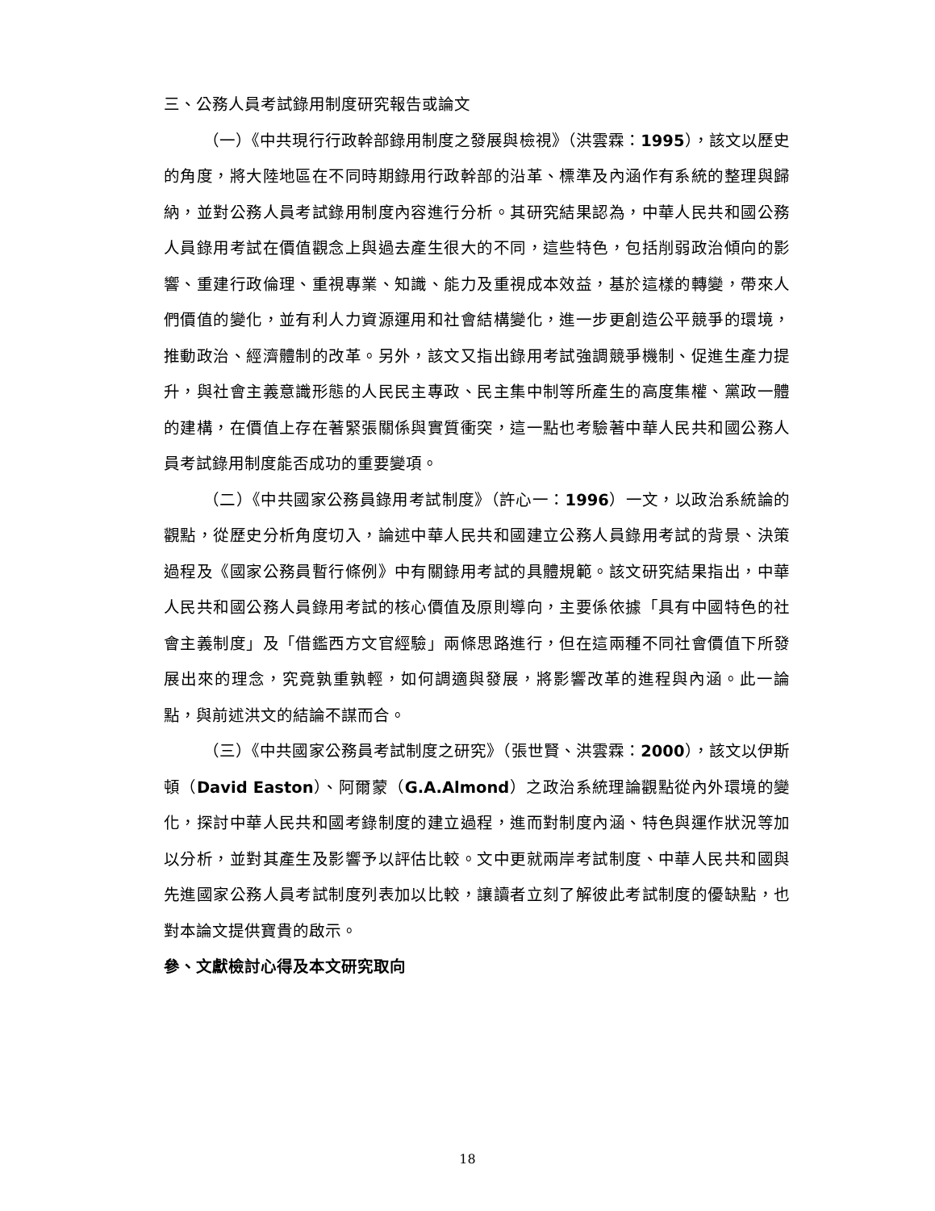三、公務人員考試錄用制度研究報告或論文
（一）《中共現行行政幹部錄用制度之發展與檢視》（洪雲霖：1995），該文以歷史的角度，將大陸地區在不同時期錄用行政幹部的沿革、標準及內涵作有系統的整理與歸納，並對公務人員考試錄用制度內容進行分析。其研究結果認為，中華人民共和國公務人員錄用考試在價值觀念上與過去產生很大的不同，這些特色，包括削弱政治傾向的影響、重建行政倫理、重視專業、知識、能力及重視成本效益，基於這樣的轉變，帶來人們價值的變化，並有利人力資源運用和社會結構變化，進一步更創造公平競爭的環境，推動政治、經濟體制的改革。另外，該文又指出錄用考試強調競爭機制、促進生產力提升，與社會主義意識形態的人民民主專政、民主集中制等所產生的高度集權、黨政一體的建構，在價值上存在著緊張關係與實質衝突，這一點也考驗著中華人民共和國公務人員考試錄用制度能否成功的重要變項。
（二）《中共國家公務員錄用考試制度》（許心一：1996）一文，以政治系統論的觀點，從歷史分析角度切入，論述中華人民共和國建立公務人員錄用考試的背景、決策過程及《國家公務員暫行條例》中有關錄用考試的具體規範。該文研究結果指出，中華人民共和國公務人員錄用考試的核心價值及原則導向，主要係依據「具有中國特色的社會主義制度」及「借鑑西方文官經驗」兩條思路進行，但在這兩種不同社會價值下所發展出來的理念，究竟孰重孰輕，如何調適與發展，將影響改革的進程與內涵。此一論點，與前述洪文的結論不謀而合。
（三）《中共國家公務員考試制度之研究》（張世賢、洪雲霖：2000），該文以伊斯頓（David Easton）、阿爾蒙（G.A.Almond）之政治系統理論觀點從內外環境的變化，探討中華人民共和國考錄制度的建立過程，進而對制度內涵、特色與運作狀況等加以分析，並對其產生及影響予以評估比較。文中更就兩岸考試制度、中華人民共和國與先進國家公務人員考試制度列表加以比較，讓讀者立刻了解彼此考試制度的優缺點，也對本論文提供寶貴的啟示。
參、文獻檢討心得及本文研究取向
18